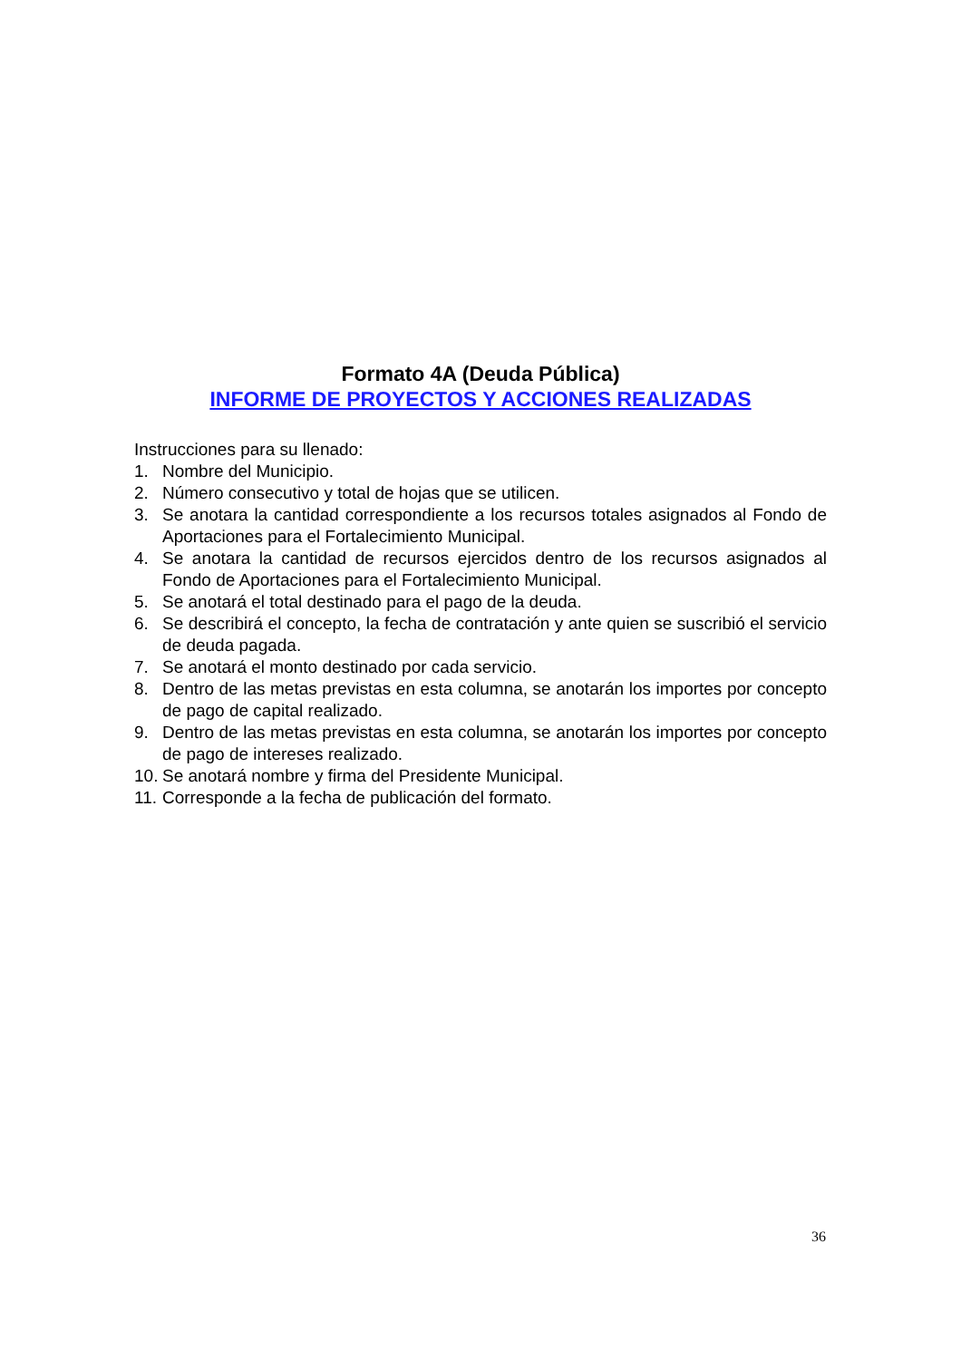Formato 4A (Deuda Pública)
INFORME DE PROYECTOS Y ACCIONES REALIZADAS
Instrucciones para su llenado:
1. Nombre del Municipio.
2. Número consecutivo y total de hojas que se utilicen.
3. Se anotara la cantidad correspondiente a los recursos totales asignados al Fondo de Aportaciones para el Fortalecimiento Municipal.
4. Se anotara la cantidad de recursos ejercidos dentro de los recursos asignados al Fondo de Aportaciones para el Fortalecimiento Municipal.
5. Se anotará el total destinado para el pago de la deuda.
6. Se describirá el concepto, la fecha de contratación y ante quien se suscribió el servicio de deuda pagada.
7. Se anotará el monto destinado por cada servicio.
8. Dentro de las metas previstas en esta columna, se anotarán los importes por concepto de pago de capital realizado.
9. Dentro de las metas previstas en esta columna, se anotarán los importes por concepto de pago de intereses realizado.
10. Se anotará nombre y firma del Presidente Municipal.
11. Corresponde a la fecha de publicación del formato.
36